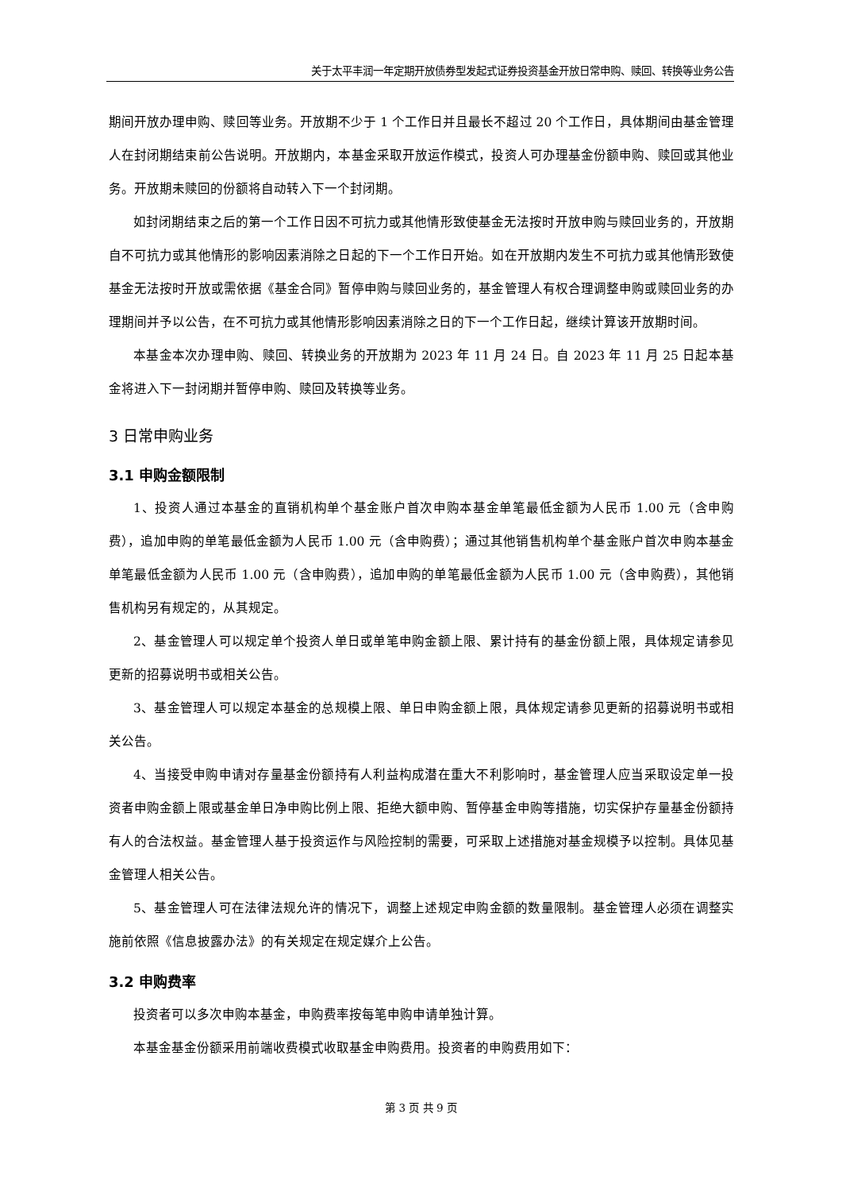关于太平丰润一年定期开放债券型发起式证券投资基金开放日常申购、赎回、转换等业务公告
期间开放办理申购、赎回等业务。开放期不少于 1 个工作日并且最长不超过 20 个工作日，具体期间由基金管理人在封闭期结束前公告说明。开放期内，本基金采取开放运作模式，投资人可办理基金份额申购、赎回或其他业务。开放期未赎回的份额将自动转入下一个封闭期。
如封闭期结束之后的第一个工作日因不可抗力或其他情形致使基金无法按时开放申购与赎回业务的，开放期自不可抗力或其他情形的影响因素消除之日起的下一个工作日开始。如在开放期内发生不可抗力或其他情形致使基金无法按时开放或需依据《基金合同》暂停申购与赎回业务的，基金管理人有权合理调整申购或赎回业务的办理期间并予以公告，在不可抗力或其他情形影响因素消除之日的下一个工作日起，继续计算该开放期时间。
本基金本次办理申购、赎回、转换业务的开放期为 2023 年 11 月 24 日。自 2023 年 11 月 25 日起本基金将进入下一封闭期并暂停申购、赎回及转换等业务。
3 日常申购业务
3.1 申购金额限制
1、投资人通过本基金的直销机构单个基金账户首次申购本基金单笔最低金额为人民币 1.00 元（含申购费），追加申购的单笔最低金额为人民币 1.00 元（含申购费）；通过其他销售机构单个基金账户首次申购本基金单笔最低金额为人民币 1.00 元（含申购费），追加申购的单笔最低金额为人民币 1.00 元（含申购费），其他销售机构另有规定的，从其规定。
2、基金管理人可以规定单个投资人单日或单笔申购金额上限、累计持有的基金份额上限，具体规定请参见更新的招募说明书或相关公告。
3、基金管理人可以规定本基金的总规模上限、单日申购金额上限，具体规定请参见更新的招募说明书或相关公告。
4、当接受申购申请对存量基金份额持有人利益构成潜在重大不利影响时，基金管理人应当采取设定单一投资者申购金额上限或基金单日净申购比例上限、拒绝大额申购、暂停基金申购等措施，切实保护存量基金份额持有人的合法权益。基金管理人基于投资运作与风险控制的需要，可采取上述措施对基金规模予以控制。具体见基金管理人相关公告。
5、基金管理人可在法律法规允许的情况下，调整上述规定申购金额的数量限制。基金管理人必须在调整实施前依照《信息披露办法》的有关规定在规定媒介上公告。
3.2 申购费率
投资者可以多次申购本基金，申购费率按每笔申购申请单独计算。
本基金基金份额采用前端收费模式收取基金申购费用。投资者的申购费用如下：
第 3 页 共 9 页